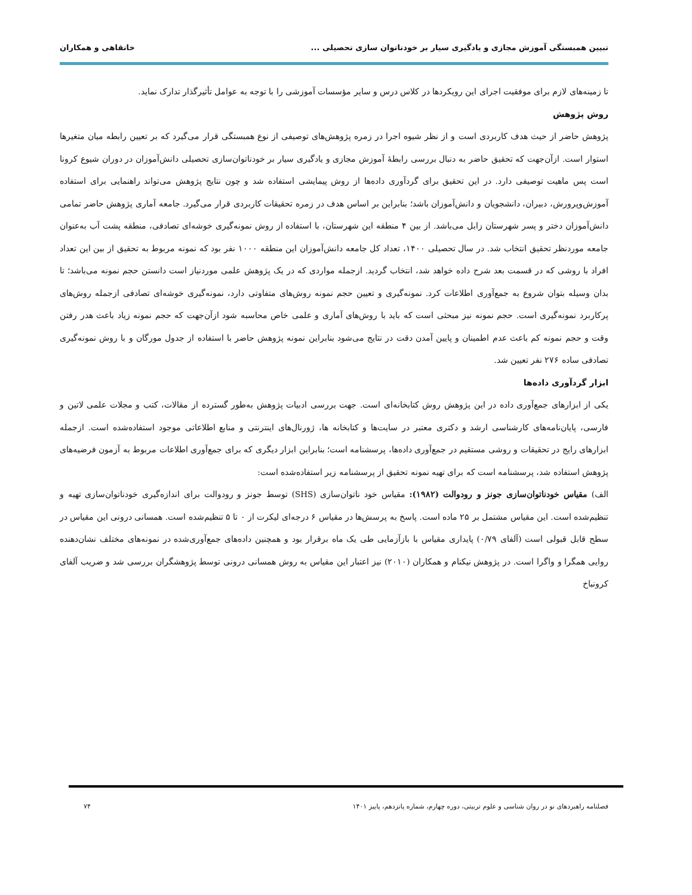تبیین همبستگی آموزش مجازی و یادگیری سیار بر خودناتوان سازی تحصیلی ... خانقاهی و همکاران
تا زمینه‌های لازم برای موفقیت اجرای این رویکردها در کلاس درس و سایر مؤسسات آموزشی را با توجه به عوامل تأثیرگذار تدارک نماید.
روش پژوهش
پژوهش حاضر از حیث هدف کاربردی است و از نظر شیوه اجرا در زمره پژوهش‌های توصیفی از نوع همبستگی قرار می‌گیرد که بر تعیین رابطه میان متغیرها استوار است. ازآن‌جهت که تحقیق حاضر به دنبال بررسی رابطهٔ آموزش مجازی و یادگیری سیار بر خودناتوان‌سازی تحصیلی دانش‌آموزان در دوران شیوع کرونا است پس ماهیت توصیفی دارد. در این تحقیق برای گردآوری داده‌ها از روش پیمایشی استفاده شد و چون نتایج پژوهش می‌تواند راهنمایی برای استفاده آموزش‌وپرورش، دبیران، دانشجویان و دانش‌آموزان باشد؛ بنابراین بر اساس هدف در زمره تحقیقات کاربردی قرار می‌گیرد. جامعه آماری پژوهش حاضر تمامی دانش‌آموزان دختر و پسر شهرستان زابل می‌باشد. از بین ۴ منطقه این شهرستان، با استفاده از روش نمونه‌گیری خوشه‌ای تصادفی، منطقه پشت آب به‌عنوان جامعه موردنظر تحقیق انتخاب شد. در سال تحصیلی ۱۴۰۰، تعداد کل جامعه دانش‌آموزان این منطقه ۱۰۰۰ نفر بود که نمونه مربوط به تحقیق از بین این تعداد افراد با روشی که در قسمت بعد شرح داده خواهد شد، انتخاب گردید. ازجمله مواردی که در یک پژوهش علمی موردنیاز است دانستن حجم نمونه می‌باشد؛ تا بدان وسیله بتوان شروع به جمع‌آوری اطلاعات کرد. نمونه‌گیری و تعیین حجم نمونه روش‌های متفاوتی دارد، نمونه‌گیری خوشه‌ای تصادفی ازجمله روش‌های پرکاربرد نمونه‌گیری است. حجم نمونه نیز مبحثی است که باید با روش‌های آماری و علمی خاص محاسبه شود ازآن‌جهت که حجم نمونه زیاد باعث هدر رفتن وقت و حجم نمونه کم باعث عدم اطمینان و پایین آمدن دقت در نتایج می‌شود بنابراین نمونه پژوهش حاضر با استفاده از جدول مورگان و با روش نمونه‌گیری تصادفی ساده ۲۷۶ نفر تعیین شد.
ابزار گردآوری داده‌ها
یکی از ابزارهای جمع‌آوری داده در این پژوهش روش کتابخانه‌ای است. جهت بررسی ادبیات پژوهش به‌طور گسترده از مقالات، کتب و مجلات علمی لاتین و فارسی، پایان‌نامه‌های کارشناسی ارشد و دکتری معتبر در سایت‌ها و کتابخانه ها، ژورنال‌های اینترنتی و منابع اطلاعاتی موجود استفاده‌شده است. ازجمله ابزارهای رایج در تحقیقات و روشی مستقیم در جمع‌آوری داده‌ها، پرسشنامه است؛ بنابراین ابزار دیگری که برای جمع‌آوری اطلاعات مربوط به آزمون فرضیه‌های پژوهش استفاده شد، پرسشنامه است که برای تهیه نمونه تحقیق از پرسشنامه زیر استفاده‌شده است:
الف) مقیاس خودناتوان‌سازی جونز و رودوالت (۱۹۸۲): مقیاس خود ناتوان‌سازی (SHS) توسط جونز و رودوالت برای اندازه‌گیری خودناتوان‌سازی تهیه و تنظیم‌شده است. این مقیاس مشتمل بر ۲۵ ماده است. پاسخ به پرسش‌ها در مقیاس ۶ درجه‌ای لیکرت از ۰ تا ۵ تنظیم‌شده است. همسانی درونی این مقیاس در سطح قابل قبولی است (آلفای ۰/۷۹) پایداری مقیاس با بازآزمایی طی یک ماه برقرار بود و همچنین داده‌های جمع‌آوری‌شده در نمونه‌های مختلف نشان‌دهنده روایی همگرا و واگرا است. در پژوهش نیکنام و همکاران (۲۰۱۰) نیز اعتبار این مقیاس به روش همسانی درونی توسط پژوهشگران بررسی شد و ضریب آلفای کرونباخ
فصلنامه راهبردهای نو در روان شناسی و علوم تربیتی، دوره چهارم، شماره پانزدهم، پاییز ۱۴۰۱ ۷۴